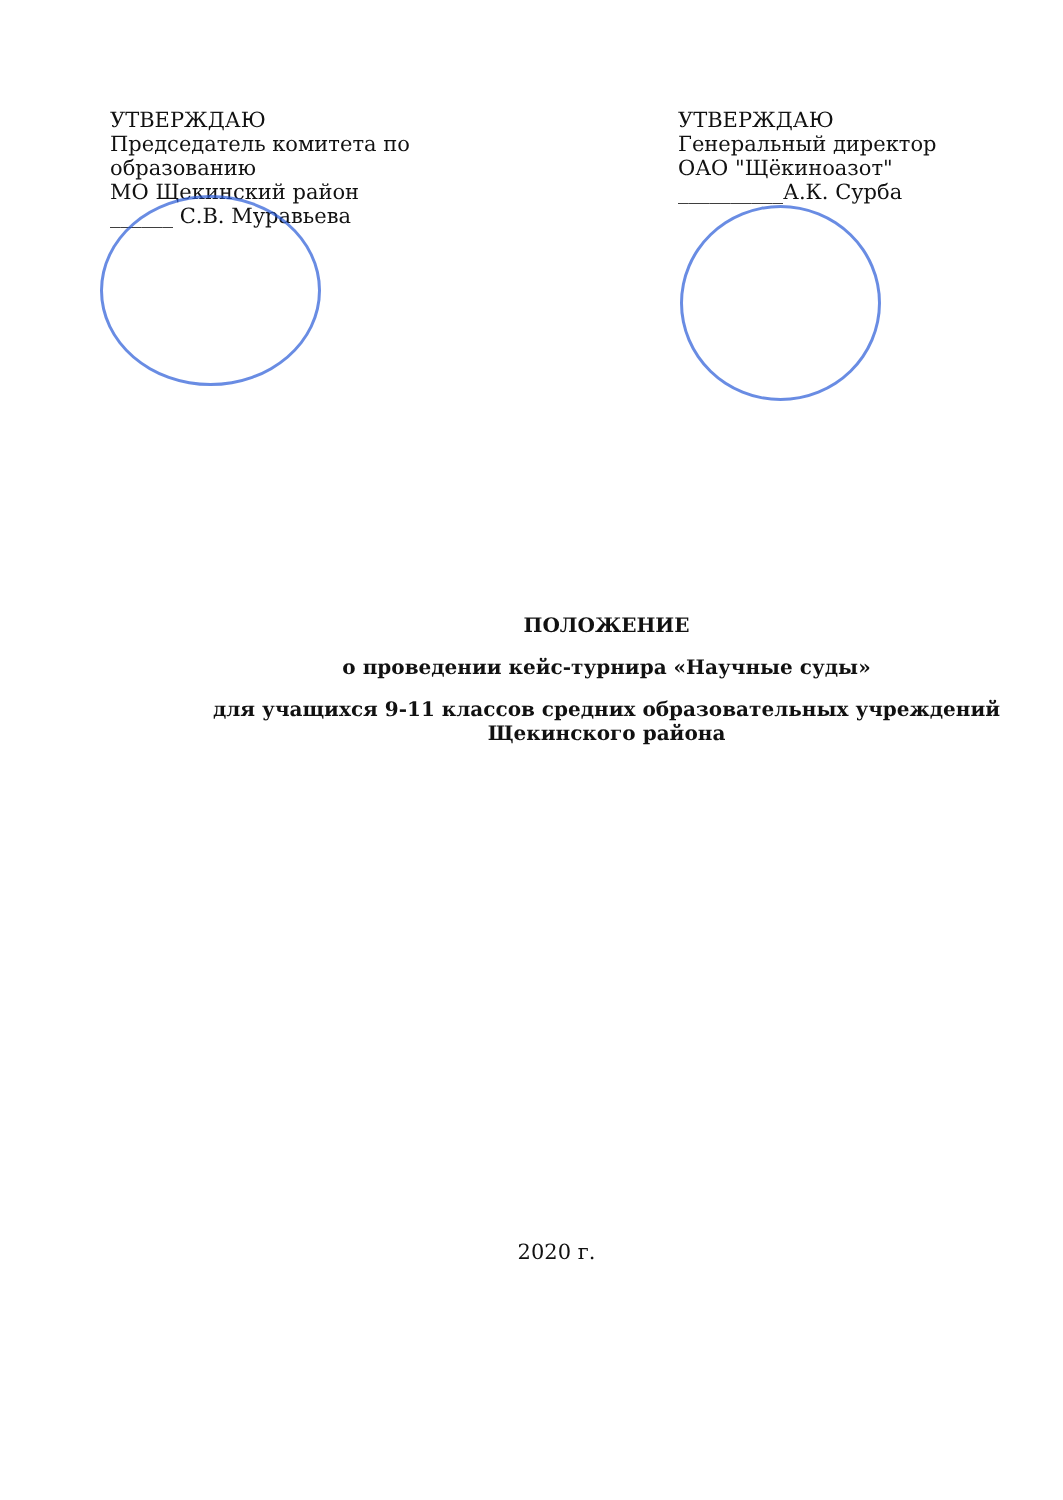УТВЕРЖДАЮ
Председатель комитета по образованию
МО Щекинский район
______ С.В. Муравьева
УТВЕРЖДАЮ
Генеральный директор
ОАО "Щёкиноазот"
__________А.К. Сурба
ПОЛОЖЕНИЕ
о проведении кейс-турнира «Научные суды»
для учащихся 9-11 классов средних образовательных учреждений
Щекинского района
2020 г.